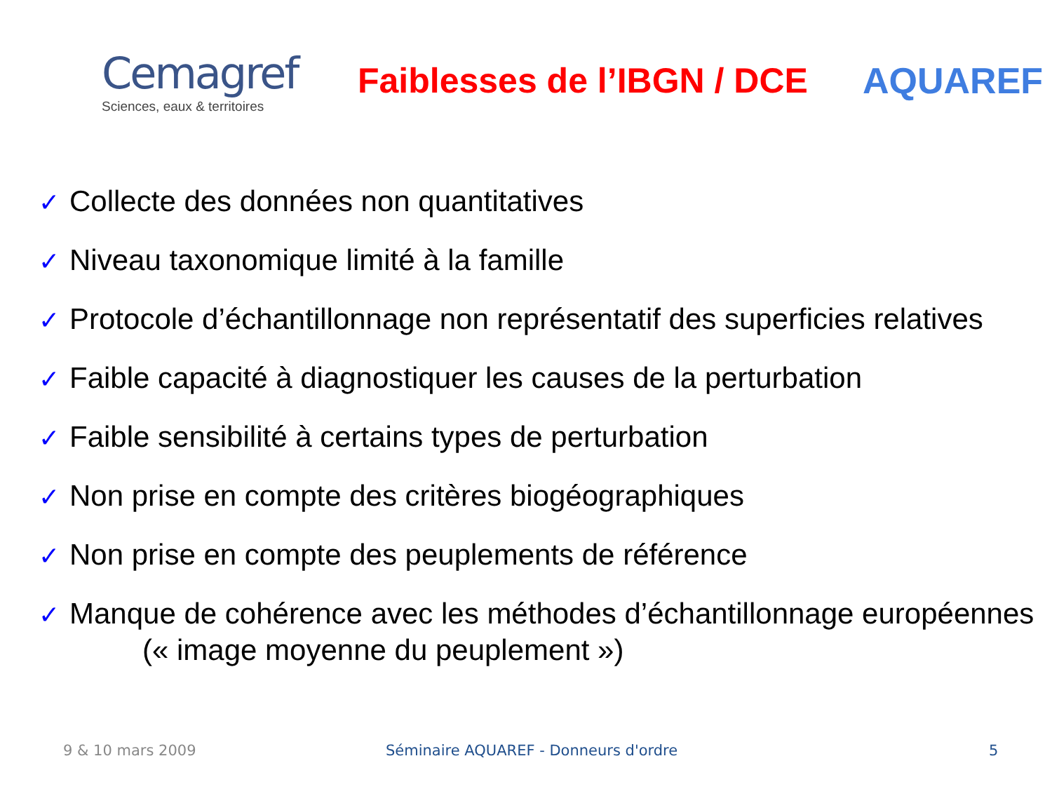Cemagref
Sciences, eaux & territoires
Faiblesses de l’IBGN / DCE
AQUAREF
✓ Collecte des données non quantitatives
✓ Niveau taxonomique limité à la famille
✓ Protocole d’échantillonnage non représentatif des superficies relatives
✓ Faible capacité à diagnostiquer les causes de la perturbation
✓ Faible sensibilité à certains types de perturbation
✓ Non prise en compte des critères biogéographiques
✓ Non prise en compte des peuplements de référence
✓ Manque de cohérence avec les méthodes d’échantillonnage européennes
(« image moyenne du peuplement »)
9 & 10 mars 2009 Séminaire AQUAREF - Donneurs d'ordre 5